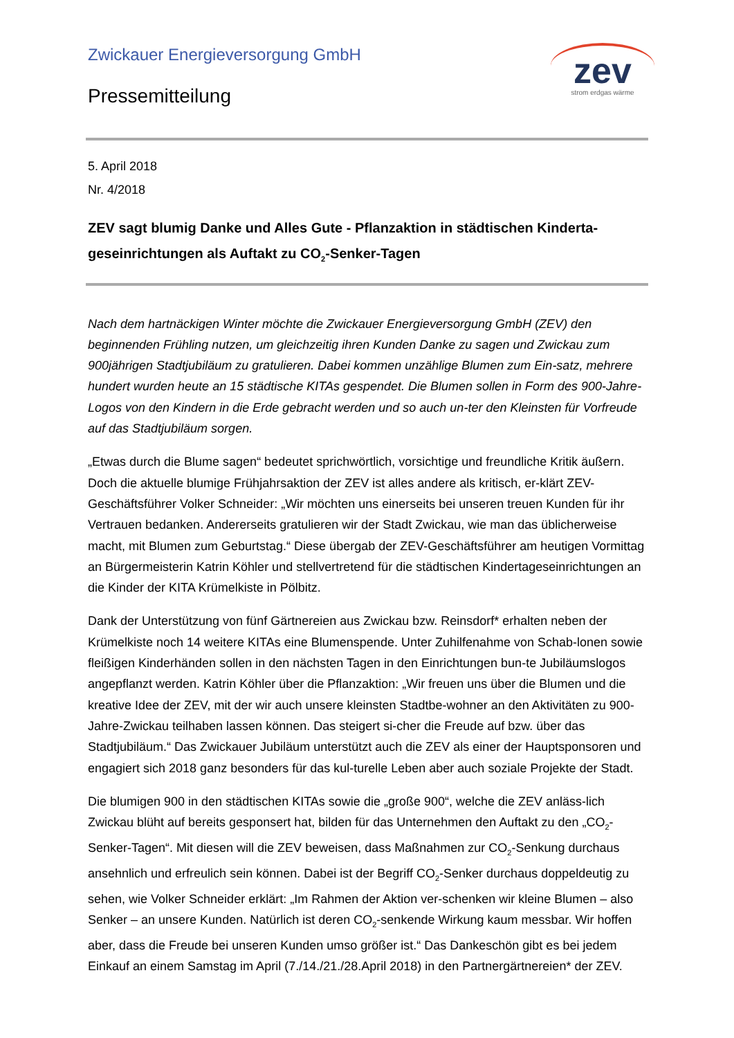Zwickauer Energieversorgung GmbH
Pressemitteilung
zev
strom erdgas wärme
5. April 2018
Nr. 4/2018
ZEV sagt blumig Danke und Alles Gute - Pflanzaktion in städtischen Kinderta-geseinrichtungen als Auftakt zu CO<sub>2</sub>-Senker-Tagen
Nach dem hartnäckigen Winter möchte die Zwickauer Energieversorgung GmbH (ZEV) den beginnenden Frühling nutzen, um gleichzeitig ihren Kunden Danke zu sagen und Zwickau zum 900jährigen Stadtjubiläum zu gratulieren. Dabei kommen unzählige Blumen zum Ein-satz, mehrere hundert wurden heute an 15 städtische KITAs gespendet. Die Blumen sollen in Form des 900-Jahre-Logos von den Kindern in die Erde gebracht werden und so auch un-ter den Kleinsten für Vorfreude auf das Stadtjubiläum sorgen.
„Etwas durch die Blume sagen“ bedeutet sprichwörtlich, vorsichtige und freundliche Kritik äußern. Doch die aktuelle blumige Frühjahrsaktion der ZEV ist alles andere als kritisch, er-klärt ZEV-Geschäftsführer Volker Schneider: „Wir möchten uns einerseits bei unseren treuen Kunden für ihr Vertrauen bedanken. Andererseits gratulieren wir der Stadt Zwickau, wie man das üblicherweise macht, mit Blumen zum Geburtstag.“ Diese übergab der ZEV-Geschäftsführer am heutigen Vormittag an Bürgermeisterin Katrin Köhler und stellvertretend für die städtischen Kindertageseinrichtungen an die Kinder der KITA Krümelkiste in Pölbitz.
Dank der Unterstützung von fünf Gärtnereien aus Zwickau bzw. Reinsdorf* erhalten neben der Krümelkiste noch 14 weitere KITAs eine Blumenspende. Unter Zuhilfenahme von Schab-lonen sowie fleißigen Kinderhänden sollen in den nächsten Tagen in den Einrichtungen bun-te Jubiläumslogos angepflanzt werden. Katrin Köhler über die Pflanzaktion: „Wir freuen uns über die Blumen und die kreative Idee der ZEV, mit der wir auch unsere kleinsten Stadtbe-wohner an den Aktivitäten zu 900-Jahre-Zwickau teilhaben lassen können. Das steigert si-cher die Freude auf bzw. über das Stadtjubiläum.“ Das Zwickauer Jubiläum unterstützt auch die ZEV als einer der Hauptsponsoren und engagiert sich 2018 ganz besonders für das kul-turelle Leben aber auch soziale Projekte der Stadt.
Die blumigen 900 in den städtischen KITAs sowie die „große 900“, welche die ZEV anläss-lich Zwickau blüht auf bereits gesponsert hat, bilden für das Unternehmen den Auftakt zu den „CO<sub>2</sub>-Senker-Tagen“. Mit diesen will die ZEV beweisen, dass Maßnahmen zur CO<sub>2</sub>-Senkung durchaus ansehnlich und erfreulich sein können. Dabei ist der Begriff CO<sub>2</sub>-Senker durchaus doppeldeutig zu sehen, wie Volker Schneider erklärt: „Im Rahmen der Aktion ver-schenken wir kleine Blumen – also Senker – an unsere Kunden. Natürlich ist deren CO<sub>2</sub>-senkende Wirkung kaum messbar. Wir hoffen aber, dass die Freude bei unseren Kunden umso größer ist.“ Das Dankeschön gibt es bei jedem Einkauf an einem Samstag im April (7./14./21./28.April 2018) in den Partnergärtnereien* der ZEV.